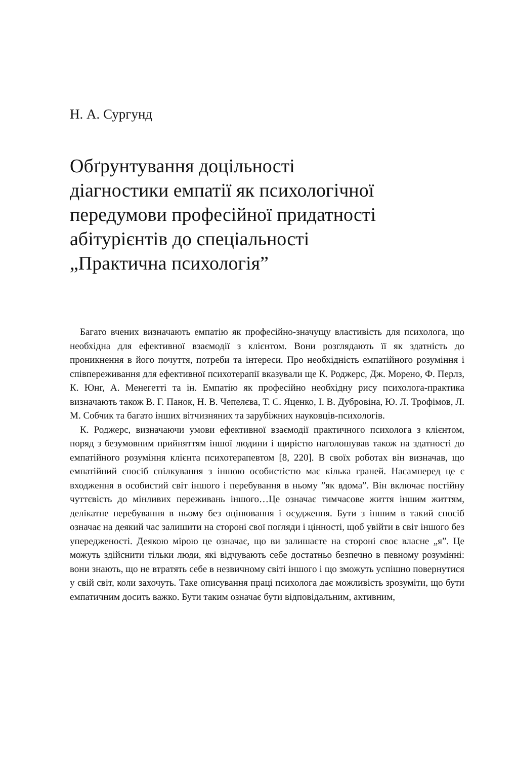Н. А. Сургунд
Обґрунтування доцільності
діагностики емпатії як психологічної
передумови професійної придатності
абітурієнтів до спеціальності
„Практична психологія”
Багато вчених визначають емпатію як професійно-значущу властивість для психолога, що необхідна для ефективної взаємодії з клієнтом. Вони розглядають її як здатність до проникнення в його почуття, потреби та інтереси. Про необхідність емпатійного розуміння і співпереживання для ефективної психотерапії вказували ще К. Роджерс, Дж. Морено, Ф. Перлз, К. Юнг, А. Менегетті та ін. Емпатію як професійно необхідну рису психолога-практика визначають також В. Г. Панок, Н. В. Чепелєва, Т. С. Яценко, І. В. Дубровіна, Ю. Л. Трофімов, Л. М. Собчик та багато інших вітчизняних та зарубіжних науковців-психологів.
К. Роджерс, визначаючи умови ефективної взаємодії практичного психолога з клієнтом, поряд з безумовним прийняттям іншої людини і щирістю наголошував також на здатності до емпатійного розуміння клієнта психотерапевтом [8, 220]. В своїх роботах він визначав, що емпатійний спосіб спілкування з іншою особистістю має кілька граней. Насамперед це є входження в особистий світ іншого і перебування в ньому ”як вдома”. Він включає постійну чуттєвість до мінливих переживань іншого…Це означає тимчасове життя іншим життям, делікатне перебування в ньому без оцінювання і осудження. Бути з іншим в такий спосіб означає на деякий час залишити на стороні свої погляди і цінності, щоб увійти в світ іншого без упередженості. Деякою мірою це означає, що ви залишаєте на стороні своє власне „я”. Це можуть здійснити тільки люди, які відчувають себе достатньо безпечно в певному розумінні: вони знають, що не втратять себе в незвичному світі іншого і що зможуть успішно повернутися у свій світ, коли захочуть. Таке описування праці психолога дає можливість зрозуміти, що бути емпатичним досить важко. Бути таким означає бути відповідальним, активним,